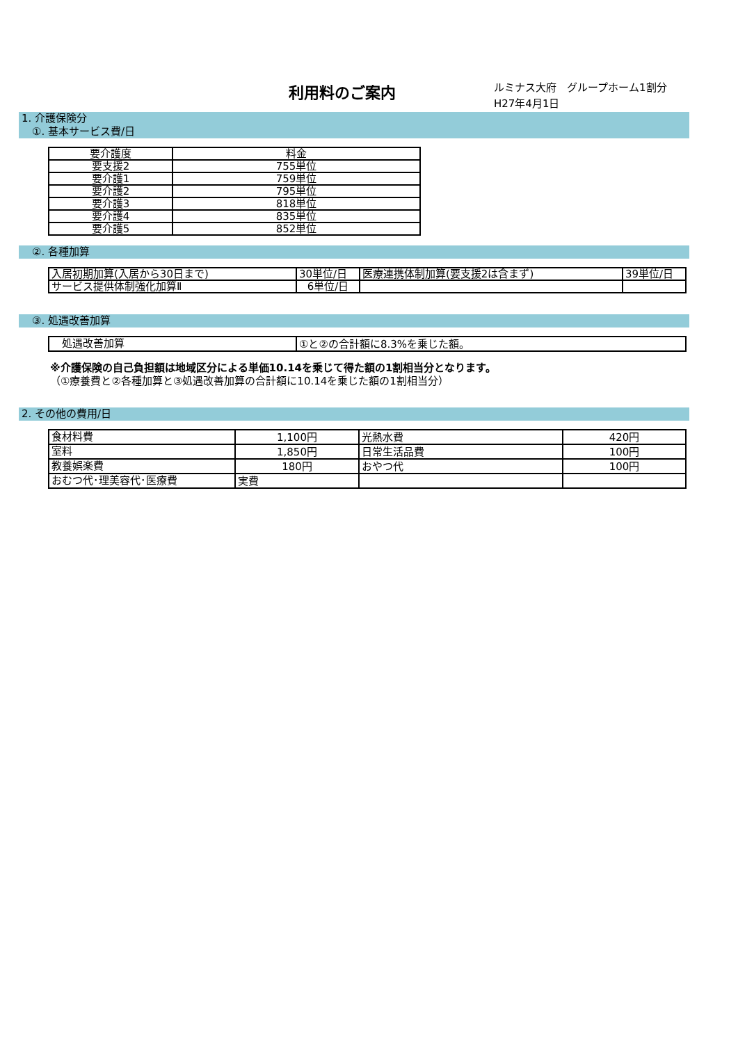利用料のご案内
ルミナス大府　グループホーム1割分
H27年4月1日
1. 介護保険分
　①. 基本サービス費/日
| 要介護度 | 料金 |
| 要支援2 | 755単位 |
| 要介護1 | 759単位 |
| 要介護2 | 795単位 |
| 要介護3 | 818単位 |
| 要介護4 | 835単位 |
| 要介護5 | 852単位 |
　②. 各種加算
| 入居初期加算(入居から30日まで) | 30単位/日 | 医療連携体制加算(要支援2は含まず) | 39単位/日 |
| サービス提供体制強化加算Ⅱ | 6単位/日 | | |
　③. 処遇改善加算
| 処遇改善加算 | ①と②の合計額に8.3%を乗じた額。 |
※介護保険の自己負担額は地域区分による単価10.14を乗じて得た額の1割相当分となります。
（①療養費と②各種加算と③処遇改善加算の合計額に10.14を乗じた額の1割相当分）
2. その他の費用/日
| 食材料費 | 1,100円 | 光熱水費 | 420円 |
| 室料 | 1,850円 | 日常生活品費 | 100円 |
| 教養娯楽費 | 180円 | おやつ代 | 100円 |
| おむつ代･理美容代･医療費 | 実費 | | |